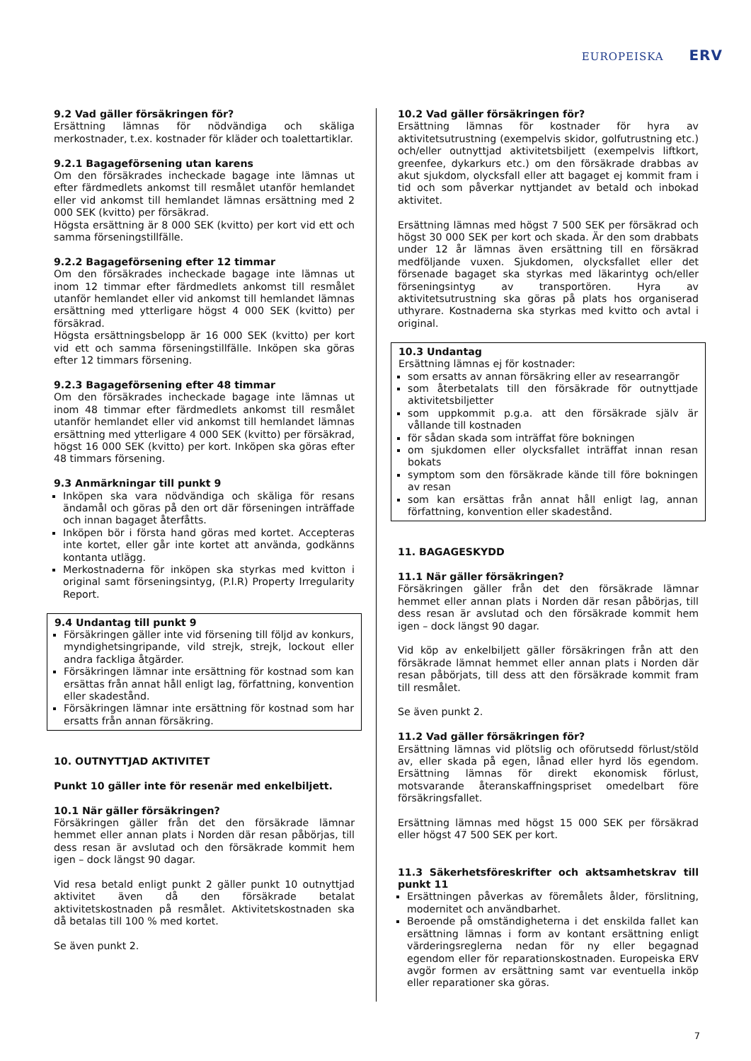EUROPEISKA ERV
9.2 Vad gäller försäkringen för?
Ersättning lämnas för nödvändiga och skäliga merkostnader, t.ex. kostnader för kläder och toalettartiklar.
9.2.1 Bagageförsening utan karens
Om den försäkrades incheckade bagage inte lämnas ut efter färdmedlets ankomst till resmålet utanför hemlandet eller vid ankomst till hemlandet lämnas ersättning med 2 000 SEK (kvitto) per försäkrad.
Högsta ersättning är 8 000 SEK (kvitto) per kort vid ett och samma förseningstillfälle.
9.2.2 Bagageförsening efter 12 timmar
Om den försäkrades incheckade bagage inte lämnas ut inom 12 timmar efter färdmedlets ankomst till resmålet utanför hemlandet eller vid ankomst till hemlandet lämnas ersättning med ytterligare högst 4 000 SEK (kvitto) per försäkrad.
Högsta ersättningsbelopp är 16 000 SEK (kvitto) per kort vid ett och samma förseningstillfälle. Inköpen ska göras efter 12 timmars försening.
9.2.3 Bagageförsening efter 48 timmar
Om den försäkrades incheckade bagage inte lämnas ut inom 48 timmar efter färdmedlets ankomst till resmålet utanför hemlandet eller vid ankomst till hemlandet lämnas ersättning med ytterligare 4 000 SEK (kvitto) per försäkrad, högst 16 000 SEK (kvitto) per kort. Inköpen ska göras efter 48 timmars försening.
9.3 Anmärkningar till punkt 9
Inköpen ska vara nödvändiga och skäliga för resans ändamål och göras på den ort där förseningen inträffade och innan bagaget återfåtts.
Inköpen bör i första hand göras med kortet. Accepteras inte kortet, eller går inte kortet att använda, godkänns kontanta utlägg.
Merkostnaderna för inköpen ska styrkas med kvitton i original samt förseningsintyg, (P.I.R) Property Irregularity Report.
9.4 Undantag till punkt 9
Försäkringen gäller inte vid försening till följd av konkurs, myndighetsingripande, vild strejk, strejk, lockout eller andra fackliga åtgärder.
Försäkringen lämnar inte ersättning för kostnad som kan ersättas från annat håll enligt lag, författning, konvention eller skadestånd.
Försäkringen lämnar inte ersättning för kostnad som har ersatts från annan försäkring.
10. OUTNYTTJAD AKTIVITET
Punkt 10 gäller inte för resenär med enkelbiljett.
10.1 När gäller försäkringen?
Försäkringen gäller från det den försäkrade lämnar hemmet eller annan plats i Norden där resan påbörjas, till dess resan är avslutad och den försäkrade kommit hem igen – dock längst 90 dagar.
Vid resa betald enligt punkt 2 gäller punkt 10 outnyttjad aktivitet även då den försäkrade betalat aktivitetskostnaden på resmålet. Aktivitetskostnaden ska då betalas till 100 % med kortet.
Se även punkt 2.
10.2 Vad gäller försäkringen för?
Ersättning lämnas för kostnader för hyra av aktivitetsutrustning (exempelvis skidor, golfutrustning etc.) och/eller outnyttjad aktivitetsbiljett (exempelvis liftkort, greenfee, dykarkurs etc.) om den försäkrade drabbas av akut sjukdom, olycksfall eller att bagaget ej kommit fram i tid och som påverkar nyttjandet av betald och inbokad aktivitet.
Ersättning lämnas med högst 7 500 SEK per försäkrad och högst 30 000 SEK per kort och skada. Är den som drabbats under 12 år lämnas även ersättning till en försäkrad medföljande vuxen. Sjukdomen, olycksfallet eller det försenade bagaget ska styrkas med läkarintyg och/eller förseningsintyg av transportören. Hyra av aktivitetsutrustning ska göras på plats hos organiserad uthyrare. Kostnaderna ska styrkas med kvitto och avtal i original.
10.3 Undantag
Ersättning lämnas ej för kostnader:
som ersatts av annan försäkring eller av researrangör
som återbetalats till den försäkrade för outnyttjade aktivitetsbiljetter
som uppkommit p.g.a. att den försäkrade själv är vållande till kostnaden
för sådan skada som inträffat före bokningen
om sjukdomen eller olycksfallet inträffat innan resan bokats
symptom som den försäkrade kände till före bokningen av resan
som kan ersättas från annat håll enligt lag, annan författning, konvention eller skadestånd.
11. BAGAGESKYDD
11.1 När gäller försäkringen?
Försäkringen gäller från det den försäkrade lämnar hemmet eller annan plats i Norden där resan påbörjas, till dess resan är avslutad och den försäkrade kommit hem igen – dock längst 90 dagar.
Vid köp av enkelbiljett gäller försäkringen från att den försäkrade lämnat hemmet eller annan plats i Norden där resan påbörjats, till dess att den försäkrade kommit fram till resmålet.
Se även punkt 2.
11.2 Vad gäller försäkringen för?
Ersättning lämnas vid plötslig och oförutsedd förlust/stöld av, eller skada på egen, lånad eller hyrd lös egendom. Ersättning lämnas för direkt ekonomisk förlust, motsvarande återanskaffningspriset omedelbart före försäkringsfallet.
Ersättning lämnas med högst 15 000 SEK per försäkrad eller högst 47 500 SEK per kort.
11.3 Säkerhetsföreskrifter och aktsamhetskrav till punkt 11
Ersättningen påverkas av föremålets ålder, förslitning, modernitet och användbarhet.
Beroende på omständigheterna i det enskilda fallet kan ersättning lämnas i form av kontant ersättning enligt värderingsreglerna nedan för ny eller begagnad egendom eller för reparationskostnaden. Europeiska ERV avgör formen av ersättning samt var eventuella inköp eller reparationer ska göras.
7